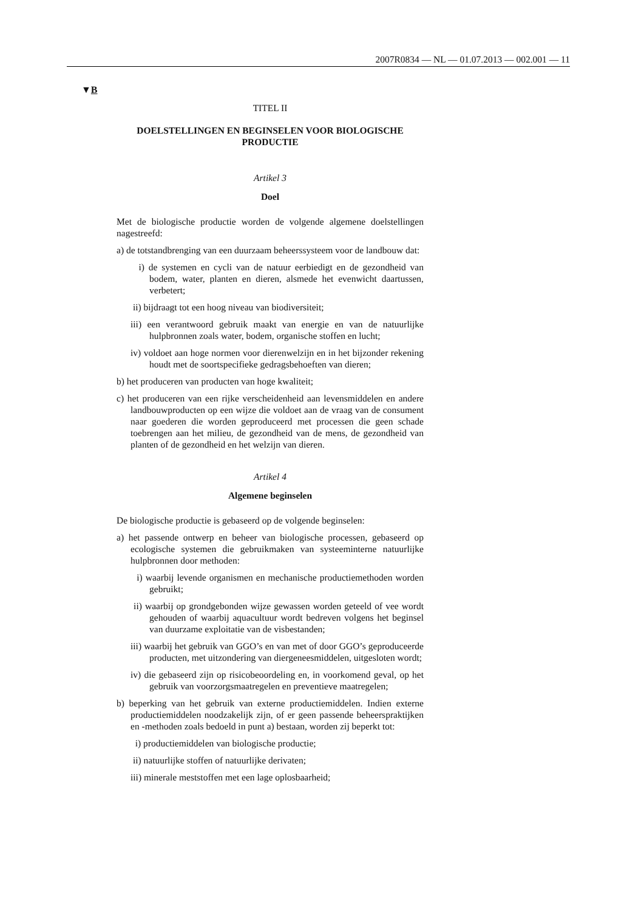2007R0834 — NL — 01.07.2013 — 002.001 — 11
▼B
TITEL II
DOELSTELLINGEN EN BEGINSELEN VOOR BIOLOGISCHE PRODUCTIE
Artikel 3
Doel
Met de biologische productie worden de volgende algemene doelstellingen nagestreefd:
a) de totstandbrenging van een duurzaam beheerssysteem voor de landbouw dat:
i) de systemen en cycli van de natuur eerbiedigt en de gezondheid van bodem, water, planten en dieren, alsmede het evenwicht daartussen, verbetert;
ii) bijdraagt tot een hoog niveau van biodiversiteit;
iii) een verantwoord gebruik maakt van energie en van de natuurlijke hulpbronnen zoals water, bodem, organische stoffen en lucht;
iv) voldoet aan hoge normen voor dierenwelzijn en in het bijzonder rekening houdt met de soortspecifieke gedragsbehoeften van dieren;
b) het produceren van producten van hoge kwaliteit;
c) het produceren van een rijke verscheidenheid aan levensmiddelen en andere landbouwproducten op een wijze die voldoet aan de vraag van de consument naar goederen die worden geproduceerd met processen die geen schade toebrengen aan het milieu, de gezondheid van de mens, de gezondheid van planten of de gezondheid en het welzijn van dieren.
Artikel 4
Algemene beginselen
De biologische productie is gebaseerd op de volgende beginselen:
a) het passende ontwerp en beheer van biologische processen, gebaseerd op ecologische systemen die gebruikmaken van systeeminterne natuurlijke hulpbronnen door methoden:
i) waarbij levende organismen en mechanische productiemethoden worden gebruikt;
ii) waarbij op grondgebonden wijze gewassen worden geteeld of vee wordt gehouden of waarbij aquacultuur wordt bedreven volgens het beginsel van duurzame exploitatie van de visbestanden;
iii) waarbij het gebruik van GGO’s en van met of door GGO’s geproduceerde producten, met uitzondering van diergeneesmiddelen, uitgesloten wordt;
iv) die gebaseerd zijn op risicobeoordeling en, in voorkomend geval, op het gebruik van voorzorgsmaatregelen en preventieve maatregelen;
b) beperking van het gebruik van externe productiemiddelen. Indien externe productiemiddelen noodzakelijk zijn, of er geen passende beheerspraktijken en -methoden zoals bedoeld in punt a) bestaan, worden zij beperkt tot:
i) productiemiddelen van biologische productie;
ii) natuurlijke stoffen of natuurlijke derivaten;
iii) minerale meststoffen met een lage oplosbaarheid;